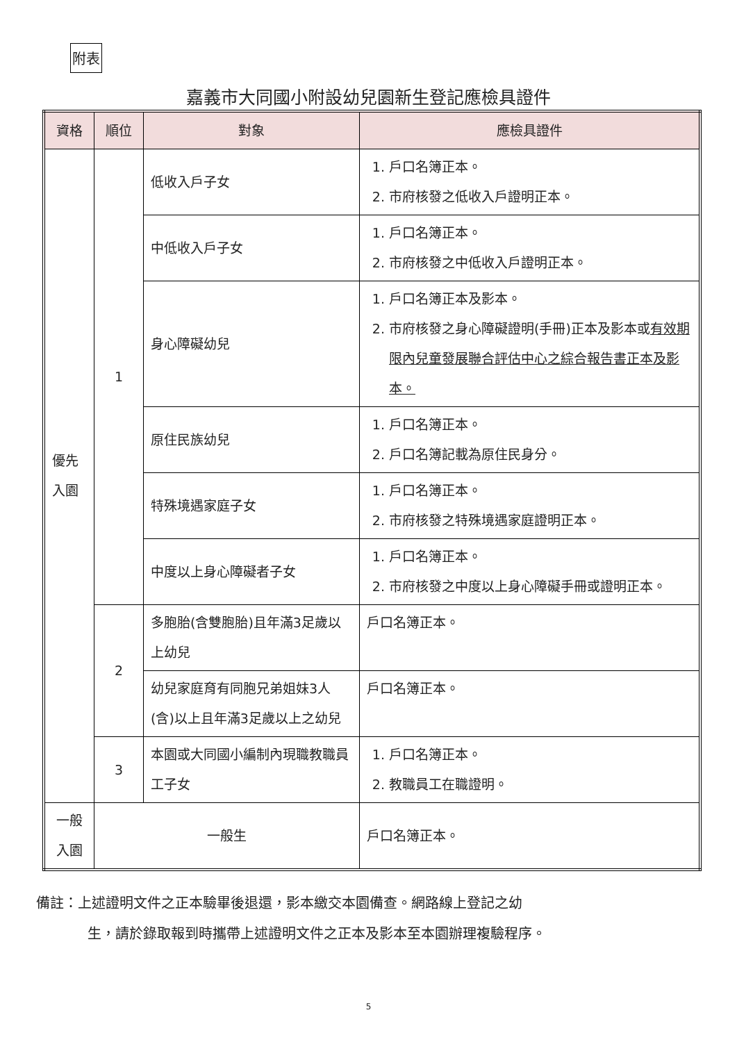附表
嘉義市大同國小附設幼兒園新生登記應檢具證件
| 資格 | 順位 | 對象 | 應檢具證件 |
| --- | --- | --- | --- |
| 優先 入園 | 1 | 低收入戶子女 | 1. 戶口名簿正本。 2. 市府核發之低收入戶證明正本。 |
| | | 中低收入戶子女 | 1. 戶口名簿正本。 2. 市府核發之中低收入戶證明正本。 |
| | | 身心障礙幼兒 | 1. 戶口名簿正本及影本。 2. 市府核發之身心障礙證明(手冊)正本及影本或 有效期限內兒童發展聯合評估中心之綜合報告書正本及影本。 |
| | | 原住民族幼兒 | 1. 戶口名簿正本。 2. 戶口名簿記載為原住民身分。 |
| | | 特殊境遇家庭子女 | 1. 戶口名簿正本。 2. 市府核發之特殊境遇家庭證明正本。 |
| | | 中度以上身心障礙者子女 | 1. 戶口名簿正本。 2. 市府核發之中度以上身心障礙手冊或證明正本。 |
| | 2 | 多胞胎(含雙胞胎)且年滿3足歲以上幼兒 | 戶口名簿正本。 |
| | | 幼兒家庭育有同胞兄弟姐妹3人(含)以上且年滿3足歲以上之幼兒 | 戶口名簿正本。 |
| | 3 | 本園或大同國小編制內現職教職員工子女 | 1. 戶口名簿正本。 2. 教職員工在職證明。 |
| 一般 入園 | 一般生 | | 戶口名簿正本。 |
備註：上述證明文件之正本驗畢後退還，影本繳交本園備查。網路線上登記之幼
生，請於錄取報到時攜帶上述證明文件之正本及影本至本園辦理複驗程序。
5